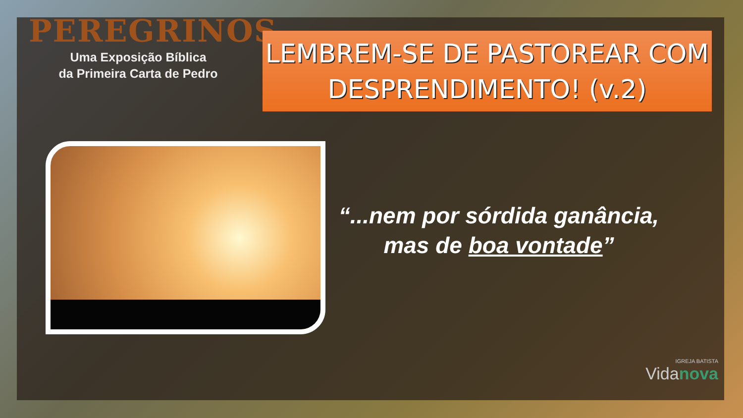PEREGRINOS
Uma Exposição Bíblica
da Primeira Carta de Pedro
LEMBREM-SE DE PASTOREAR COM
DESPRENDIMENTO! (v.2)
“...nem por sórdida ganância, mas de boa vontade”
IGREJA BATISTA
Vidanova